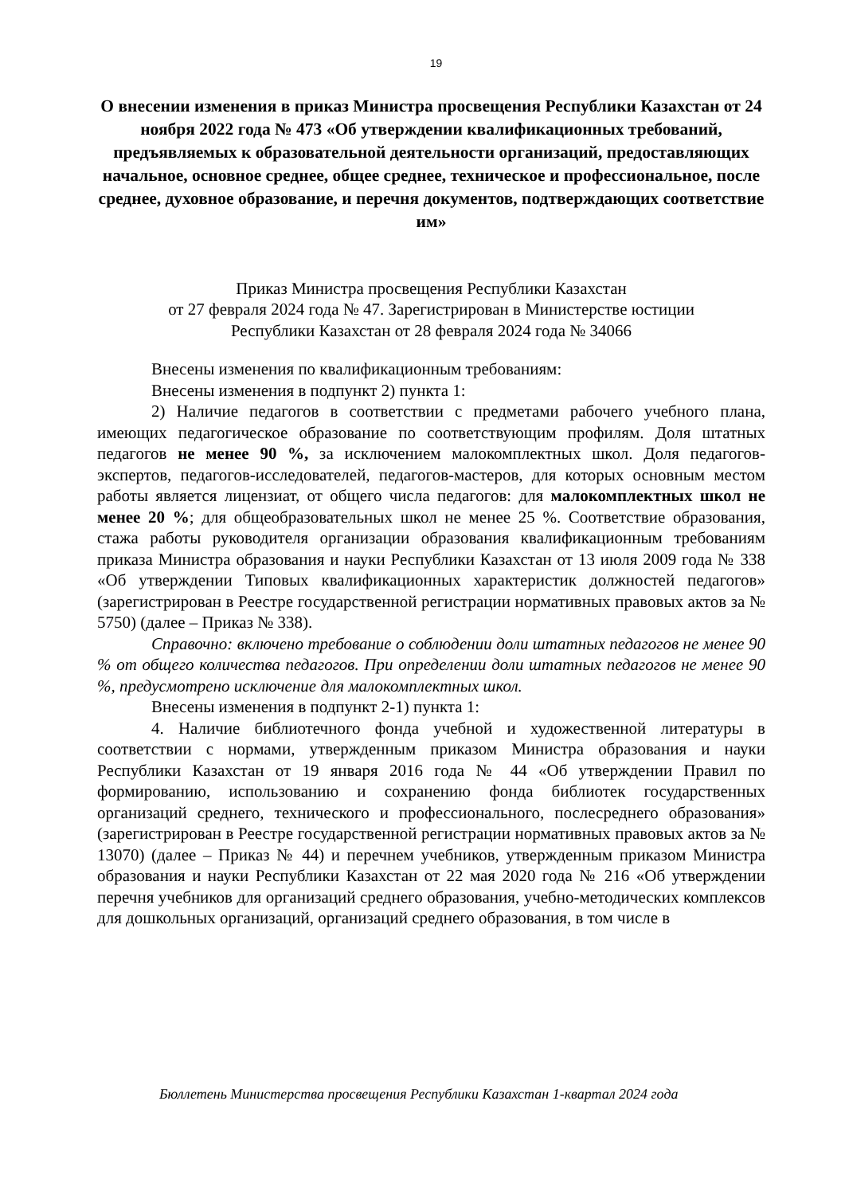19
О внесении изменения в приказ Министра просвещения Республики Казахстан от 24 ноября 2022 года № 473 «Об утверждении квалификационных требований, предъявляемых к образовательной деятельности организаций, предоставляющих начальное, основное среднее, общее среднее, техническое и профессиональное, после среднее, духовное образование, и перечня документов, подтверждающих соответствие им»
Приказ Министра просвещения Республики Казахстан
от 27 февраля 2024 года № 47. Зарегистрирован в Министерстве юстиции
Республики Казахстан от 28 февраля 2024 года № 34066
Внесены изменения по квалификационным требованиям:
Внесены изменения в подпункт 2) пункта 1:
2) Наличие педагогов в соответствии с предметами рабочего учебного плана, имеющих педагогическое образование по соответствующим профилям. Доля штатных педагогов не менее 90 %, за исключением малокомплектных школ. Доля педагогов-экспертов, педагогов-исследователей, педагогов-мастеров, для которых основным местом работы является лицензиат, от общего числа педагогов: для малокомплектных школ не менее 20 %; для общеобразовательных школ не менее 25 %. Соответствие образования, стажа работы руководителя организации образования квалификационным требованиям приказа Министра образования и науки Республики Казахстан от 13 июля 2009 года № 338 «Об утверждении Типовых квалификационных характеристик должностей педагогов» (зарегистрирован в Реестре государственной регистрации нормативных правовых актов за № 5750) (далее – Приказ № 338).
Справочно: включено требование о соблюдении доли штатных педагогов не менее 90 % от общего количества педагогов. При определении доли штатных педагогов не менее 90 %, предусмотрено исключение для малокомплектных школ.
Внесены изменения в подпункт 2-1) пункта 1:
4. Наличие библиотечного фонда учебной и художественной литературы в соответствии с нормами, утвержденным приказом Министра образования и науки Республики Казахстан от 19 января 2016 года № 44 «Об утверждении Правил по формированию, использованию и сохранению фонда библиотек государственных организаций среднего, технического и профессионального, послесреднего образования» (зарегистрирован в Реестре государственной регистрации нормативных правовых актов за № 13070) (далее – Приказ № 44) и перечнем учебников, утвержденным приказом Министра образования и науки Республики Казахстан от 22 мая 2020 года № 216 «Об утверждении перечня учебников для организаций среднего образования, учебно-методических комплексов для дошкольных организаций, организаций среднего образования, в том числе в
Бюллетень Министерства просвещения Республики Казахстан 1-квартал 2024 года